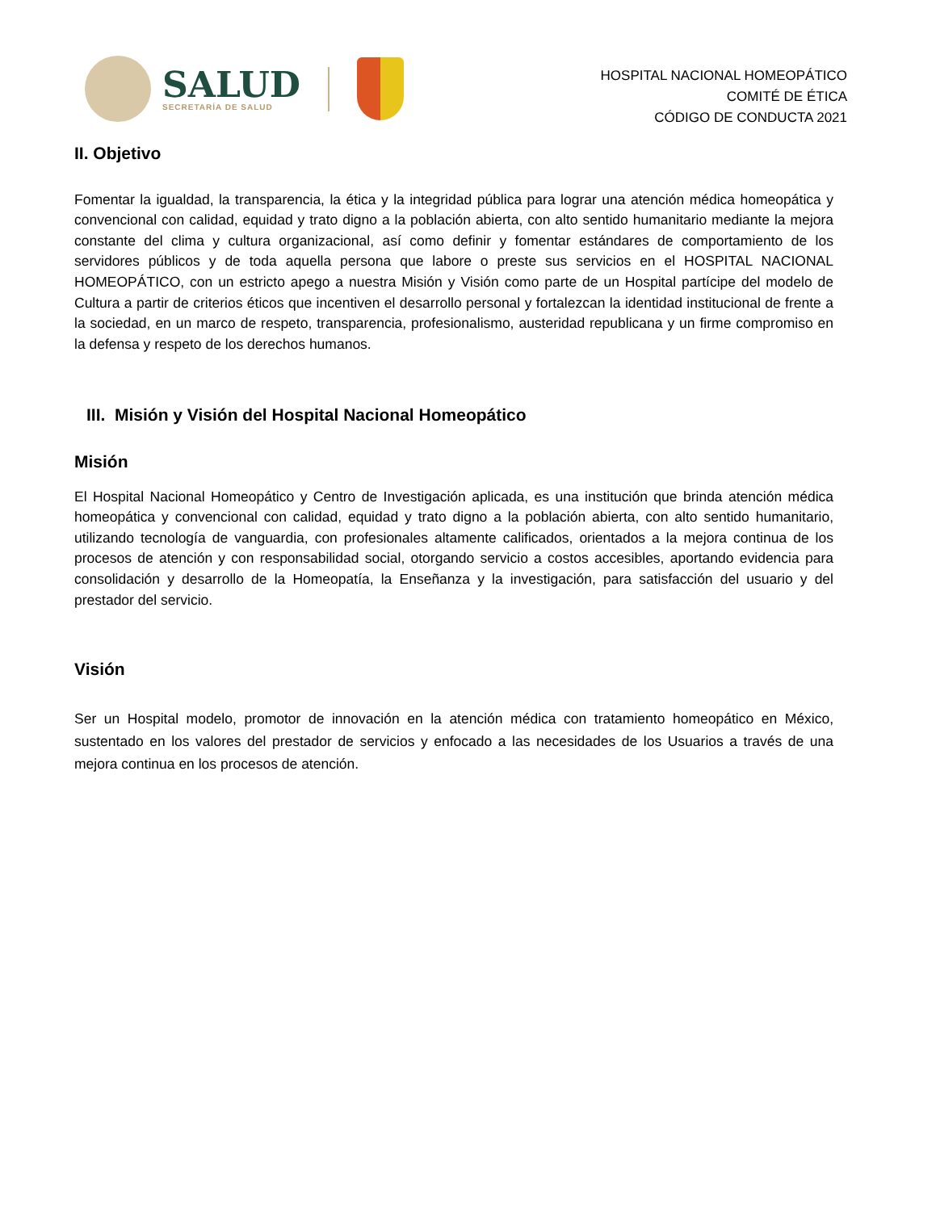SALUD
SECRETARÍA DE SALUD
HOSPITAL NACIONAL HOMEOPÁTICO
COMITÉ DE ÉTICA
CÓDIGO DE CONDUCTA 2021
II. Objetivo
Fomentar la igualdad, la transparencia, la ética y la integridad pública para lograr una atención médica homeopática y convencional con calidad, equidad y trato digno a la población abierta, con alto sentido humanitario mediante la mejora constante del clima y cultura organizacional, así como definir y fomentar estándares de comportamiento de los servidores públicos y de toda aquella persona que labore o preste sus servicios en el HOSPITAL NACIONAL HOMEOPÁTICO, con un estricto apego a nuestra Misión y Visión como parte de un Hospital partícipe del modelo de Cultura a partir de criterios éticos que incentiven el desarrollo personal y fortalezcan la identidad institucional de frente a la sociedad, en un marco de respeto, transparencia, profesionalismo, austeridad republicana y un firme compromiso en la defensa y respeto de los derechos humanos.
III. Misión y Visión del Hospital Nacional Homeopático
Misión
El Hospital Nacional Homeopático y Centro de Investigación aplicada, es una institución que brinda atención médica homeopática y convencional con calidad, equidad y trato digno a la población abierta, con alto sentido humanitario, utilizando tecnología de vanguardia, con profesionales altamente calificados, orientados a la mejora continua de los procesos de atención y con responsabilidad social, otorgando servicio a costos accesibles, aportando evidencia para consolidación y desarrollo de la Homeopatía, la Enseñanza y la investigación, para satisfacción del usuario y del prestador del servicio.
Visión
Ser un Hospital modelo, promotor de innovación en la atención médica con tratamiento homeopático en México, sustentado en los valores del prestador de servicios y enfocado a las necesidades de los Usuarios a través de una mejora continua en los procesos de atención.